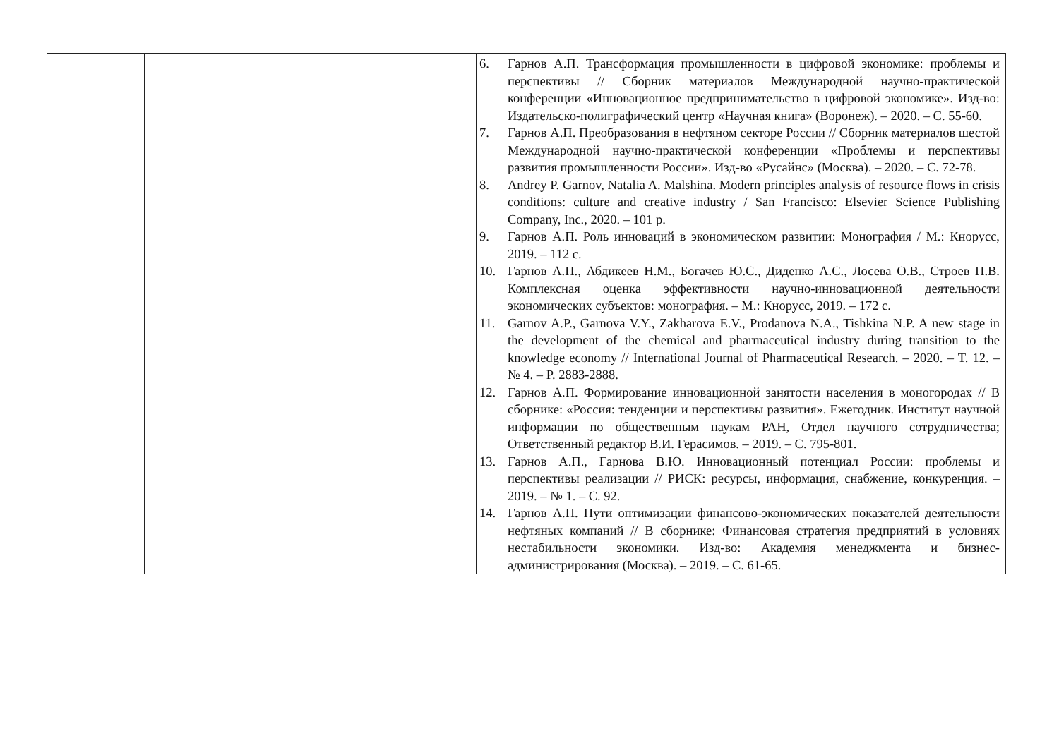| | | | 6. Гарнов А.П. Трансформация промышленности в цифровой экономике: проблемы и перспективы // Сборник материалов Международной научно-практической конференции «Инновационное предпринимательство в цифровой экономике». Изд-во: Издательско-полиграфический центр «Научная книга» (Воронеж). – 2020. – С. 55-60. 7. Гарнов А.П. Преобразования в нефтяном секторе России // Сборник материалов шестой Международной научно-практической конференции «Проблемы и перспективы развития промышленности России». Изд-во «Русайнс» (Москва). – 2020. – С. 72-78. 8. Andrey P. Garnov, Natalia A. Malshina. Modern principles analysis of resource flows in crisis conditions: culture and creative industry / San Francisco: Elsevier Science Publishing Company, Inc., 2020. – 101 p. 9. Гарнов А.П. Роль инноваций в экономическом развитии: Монография / М.: Кнорусс, 2019. – 112 с. 10. Гарнов А.П., Абдикеев Н.М., Богачев Ю.С., Диденко А.С., Лосева О.В., Строев П.В. Комплексная оценка эффективности научно-инновационной деятельности экономических субъектов: монография. – М.: Кнорусс, 2019. – 172 с. 11. Garnov A.P., Garnova V.Y., Zakharova E.V., Prodanova N.A., Tishkina N.P. A new stage in the development of the chemical and pharmaceutical industry during transition to the knowledge economy // International Journal of Pharmaceutical Research. – 2020. – T. 12. – № 4. – P. 2883-2888. 12. Гарнов А.П. Формирование инновационной занятости населения в моногородах // В сборнике: «Россия: тенденции и перспективы развития». Ежегодник. Институт научной информации по общественным наукам РАН, Отдел научного сотрудничества; Ответственный редактор В.И. Герасимов. – 2019. – С. 795-801. 13. Гарнов А.П., Гарнова В.Ю. Инновационный потенциал России: проблемы и перспективы реализации // РИСК: ресурсы, информация, снабжение, конкуренция. – 2019. – № 1. – С. 92. 14. Гарнов А.П. Пути оптимизации финансово-экономических показателей деятельности нефтяных компаний // В сборнике: Финансовая стратегия предприятий в условиях нестабильности экономики. Изд-во: Академия менеджмента и бизнес-администрирования (Москва). – 2019. – С. 61-65. |